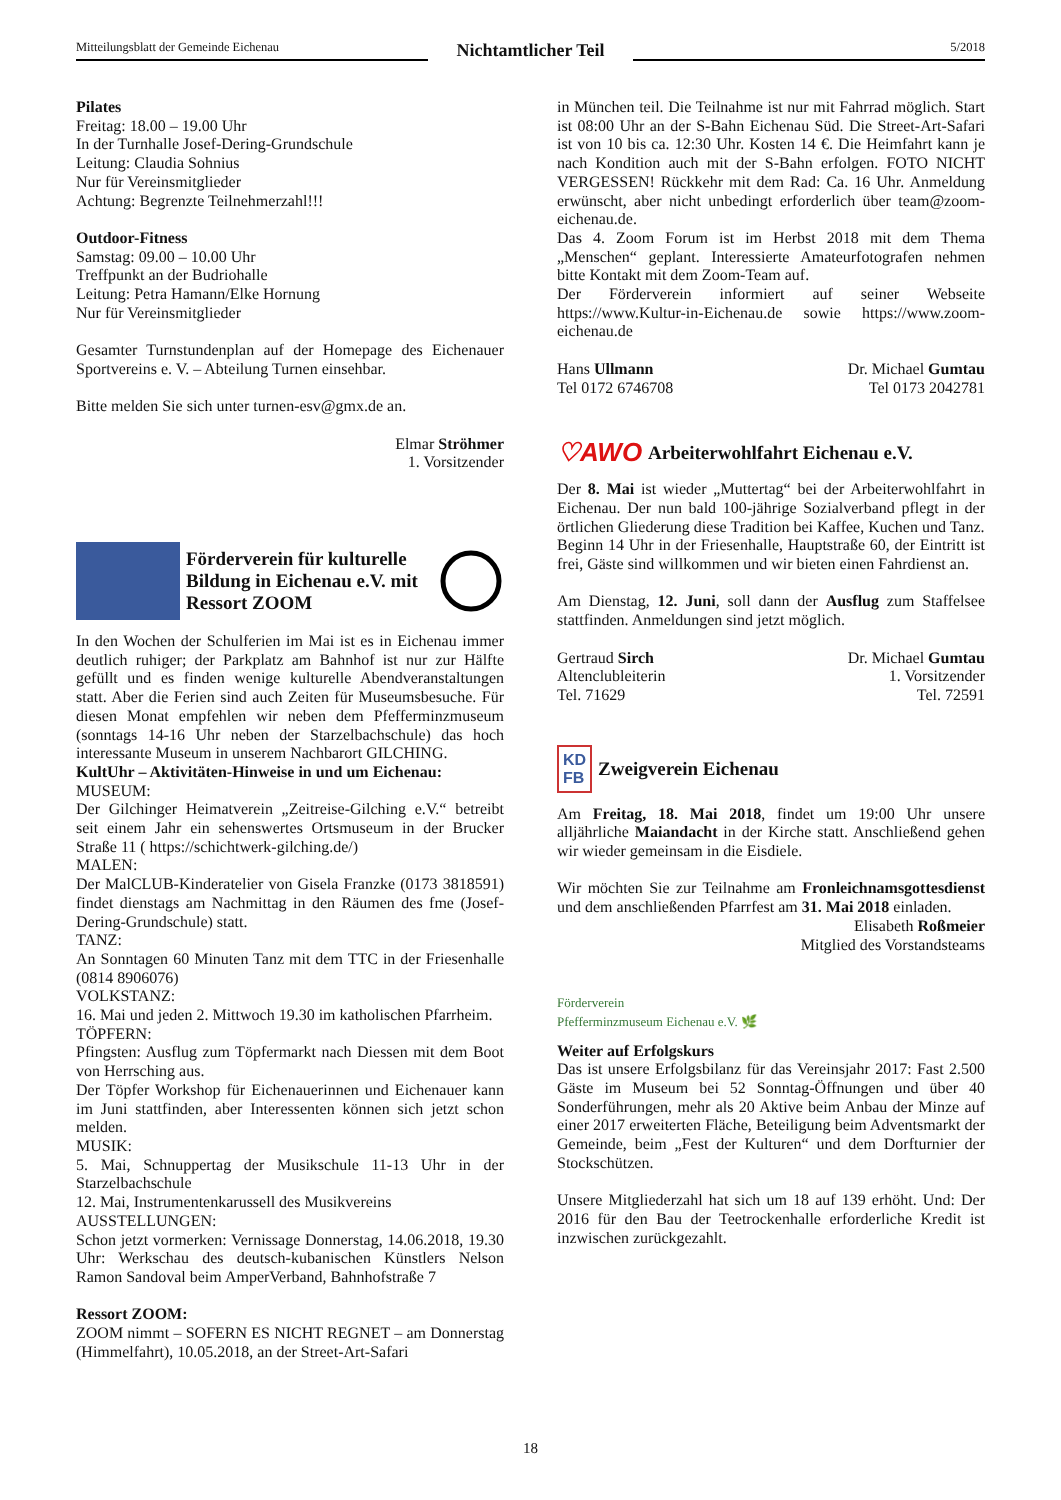Mitteilungsblatt der Gemeinde Eichenau
Nichtamtlicher Teil
5/2018
Pilates
Freitag: 18.00 – 19.00 Uhr
In der Turnhalle Josef-Dering-Grundschule
Leitung: Claudia Sohnius
Nur für Vereinsmitglieder
Achtung: Begrenzte Teilnehmerzahl!!!
Outdoor-Fitness
Samstag: 09.00 – 10.00 Uhr
Treffpunkt an der Budriohalle
Leitung: Petra Hamann/Elke Hornung
Nur für Vereinsmitglieder
Gesamter Turnstundenplan auf der Homepage des Eichenauer Sportvereins e. V. – Abteilung Turnen einsehbar.
Bitte melden Sie sich unter turnen-esv@gmx.de an.
Elmar Ströhmer
1. Vorsitzender
Förderverein für kulturelle Bildung in Eichenau e.V. mit Ressort ZOOM
In den Wochen der Schulferien im Mai ist es in Eichenau immer deutlich ruhiger; der Parkplatz am Bahnhof ist nur zur Hälfte gefüllt und es finden wenige kulturelle Abendveranstaltungen statt. Aber die Ferien sind auch Zeiten für Museumsbesuche. Für diesen Monat empfehlen wir neben dem Pfefferminzmuseum (sonntags 14-16 Uhr neben der Starzelbachschule) das hoch interessante Museum in unserem Nachbarort GILCHING.
KultUhr – Aktivitäten-Hinweise in und um Eichenau:
MUSEUM:
Der Gilchinger Heimatverein „Zeitreise-Gilching e.V.“ betreibt seit einem Jahr ein sehenswertes Ortsmuseum in der Brucker Straße 11 ( https://schichtwerk-gilching.de/)
MALEN:
Der MalCLUB-Kinderatelier von Gisela Franzke (0173 3818591) findet dienstags am Nachmittag in den Räumen des fme (Josef-Dering-Grundschule) statt.
TANZ:
An Sonntagen 60 Minuten Tanz mit dem TTC in der Friesenhalle (0814 8906076)
VOLKSTANZ:
16. Mai und jeden 2. Mittwoch 19.30 im katholischen Pfarrheim.
TÖPFERN:
Pfingsten: Ausflug zum Töpfermarkt nach Diessen mit dem Boot von Herrsching aus.
Der Töpfer Workshop für Eichenauerinnen und Eichenauer kann im Juni stattfinden, aber Interessenten können sich jetzt schon melden.
MUSIK:
5. Mai, Schnuppertag der Musikschule 11-13 Uhr in der Starzelbachschule
12. Mai, Instrumentenkarussell des Musikvereins
AUSSTELLUNGEN:
Schon jetzt vormerken: Vernissage Donnerstag, 14.06.2018, 19.30 Uhr: Werkschau des deutsch-kubanischen Künstlers Nelson Ramon Sandoval beim AmperVerband, Bahnhofstraße 7
Ressort ZOOM:
ZOOM nimmt – SOFERN ES NICHT REGNET – am Donnerstag (Himmelfahrt), 10.05.2018, an der Street-Art-Safari
in München teil. Die Teilnahme ist nur mit Fahrrad möglich. Start ist 08:00 Uhr an der S-Bahn Eichenau Süd. Die Street-Art-Safari ist von 10 bis ca. 12:30 Uhr. Kosten 14 €. Die Heimfahrt kann je nach Kondition auch mit der S-Bahn erfolgen. FOTO NICHT VERGESSEN! Rückkehr mit dem Rad: Ca. 16 Uhr. Anmeldung erwünscht, aber nicht unbedingt erforderlich über team@zoom-eichenau.de.
Das 4. Zoom Forum ist im Herbst 2018 mit dem Thema „Menschen“ geplant. Interessierte Amateurfotografen nehmen bitte Kontakt mit dem Zoom-Team auf.
Der Förderverein informiert auf seiner Webseite https://www.Kultur-in-Eichenau.de sowie https://www.zoom-eichenau.de
Hans Ullmann
Tel 0172 6746708
Dr. Michael Gumtau
Tel 0173 2042781
♡AWO
Arbeiterwohlfahrt Eichenau e.V.
Der 8. Mai ist wieder „Muttertag“ bei der Arbeiterwohlfahrt in Eichenau. Der nun bald 100-jährige Sozialverband pflegt in der örtlichen Gliederung diese Tradition bei Kaffee, Kuchen und Tanz.
Beginn 14 Uhr in der Friesenhalle, Hauptstraße 60, der Eintritt ist frei, Gäste sind willkommen und wir bieten einen Fahrdienst an.
Am Dienstag, 12. Juni, soll dann der Ausflug zum Staffelsee stattfinden. Anmeldungen sind jetzt möglich.
Gertraud Sirch
Altenclubleiterin
Tel. 71629
Dr. Michael Gumtau
1. Vorsitzender
Tel. 72591
KD
FB
Zweigverein Eichenau
Am Freitag, 18. Mai 2018, findet um 19:00 Uhr unsere alljährliche Maiandacht in der Kirche statt. Anschließend gehen wir wieder gemeinsam in die Eisdiele.
Wir möchten Sie zur Teilnahme am Fronleichnamsgottesdienst und dem anschließenden Pfarrfest am 31. Mai 2018 einladen.
Elisabeth Roßmeier
Mitglied des Vorstandsteams
Förderverein
Pfefferminzmuseum Eichenau e.V. 🌿
Weiter auf Erfolgskurs
Das ist unsere Erfolgsbilanz für das Vereinsjahr 2017: Fast 2.500 Gäste im Museum bei 52 Sonntag-Öffnungen und über 40 Sonderführungen, mehr als 20 Aktive beim Anbau der Minze auf einer 2017 erweiterten Fläche, Beteiligung beim Adventsmarkt der Gemeinde, beim „Fest der Kulturen“ und dem Dorfturnier der Stockschützen.
Unsere Mitgliederzahl hat sich um 18 auf 139 erhöht. Und: Der 2016 für den Bau der Teetrockenhalle erforderliche Kredit ist inzwischen zurückgezahlt.
18